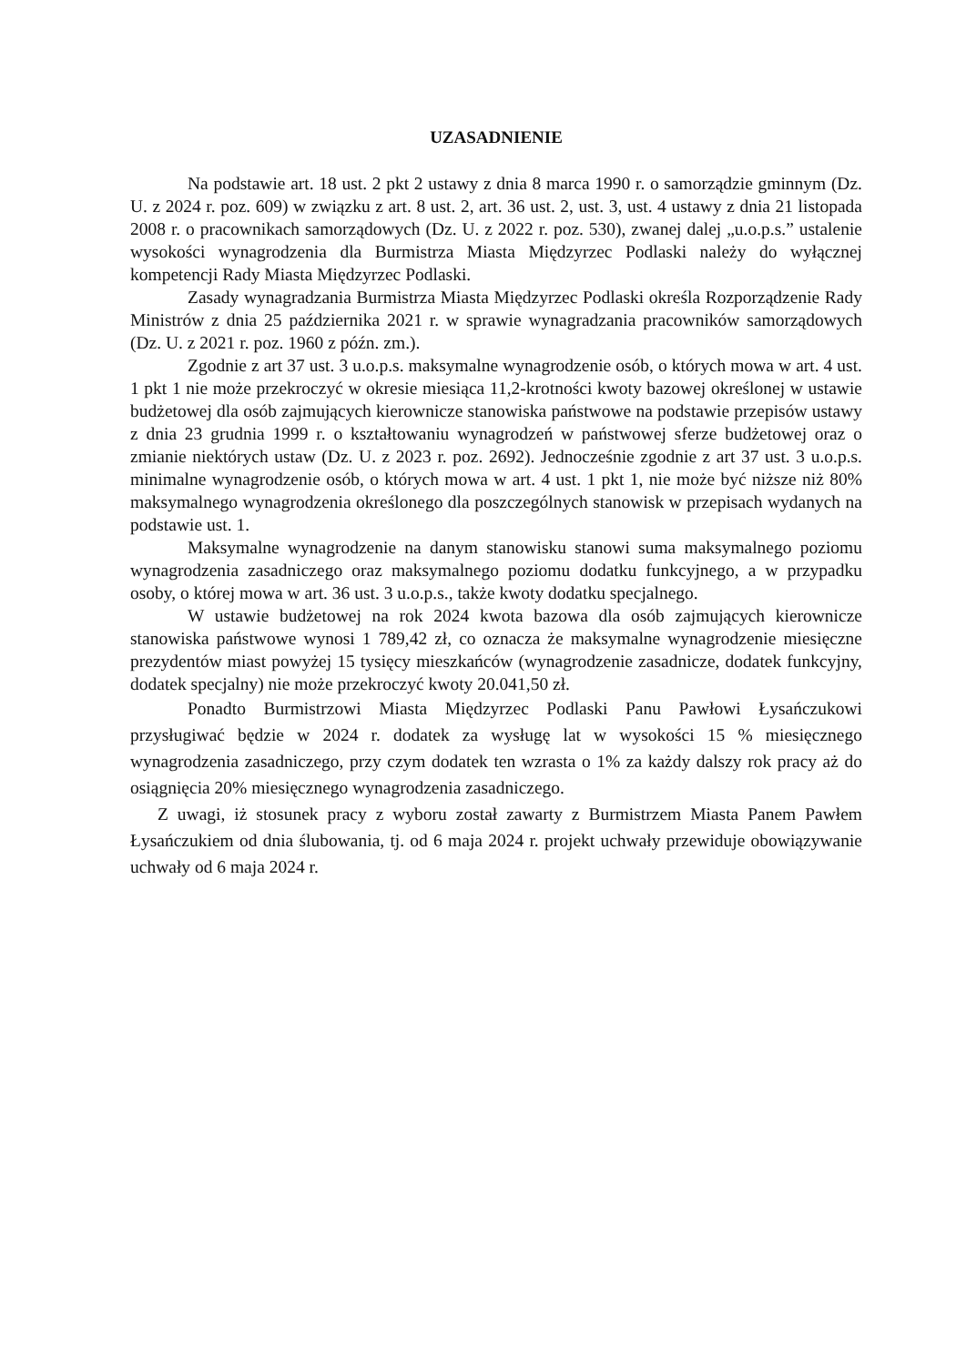UZASADNIENIE
Na podstawie art. 18 ust. 2 pkt 2 ustawy z dnia 8 marca 1990 r. o samorządzie gminnym (Dz. U. z 2024 r. poz. 609) w związku z art. 8 ust. 2, art. 36 ust. 2, ust. 3, ust. 4 ustawy z dnia 21 listopada 2008 r. o pracownikach samorządowych (Dz. U. z 2022 r. poz. 530), zwanej dalej „u.o.p.s.” ustalenie wysokości wynagrodzenia dla Burmistrza Miasta Międzyrzec Podlaski należy do wyłącznej kompetencji Rady Miasta Międzyrzec Podlaski.
Zasady wynagradzania Burmistrza Miasta Międzyrzec Podlaski określa Rozporządzenie Rady Ministrów z dnia 25 października 2021 r. w sprawie wynagradzania pracowników samorządowych (Dz. U. z 2021 r. poz. 1960 z późn. zm.).
Zgodnie z art 37 ust. 3 u.o.p.s. maksymalne wynagrodzenie osób, o których mowa w art. 4 ust. 1 pkt 1 nie może przekroczyć w okresie miesiąca 11,2-krotności kwoty bazowej określonej w ustawie budżetowej dla osób zajmujących kierownicze stanowiska państwowe na podstawie przepisów ustawy z dnia 23 grudnia 1999 r. o kształtowaniu wynagrodzeń w państwowej sferze budżetowej oraz o zmianie niektórych ustaw (Dz. U. z 2023 r. poz. 2692). Jednocześnie zgodnie z art 37 ust. 3 u.o.p.s. minimalne wynagrodzenie osób, o których mowa w art. 4 ust. 1 pkt 1, nie może być niższe niż 80% maksymalnego wynagrodzenia określonego dla poszczególnych stanowisk w przepisach wydanych na podstawie ust. 1.
Maksymalne wynagrodzenie na danym stanowisku stanowi suma maksymalnego poziomu wynagrodzenia zasadniczego oraz maksymalnego poziomu dodatku funkcyjnego, a w przypadku osoby, o której mowa w art. 36 ust. 3 u.o.p.s., także kwoty dodatku specjalnego.
W ustawie budżetowej na rok 2024 kwota bazowa dla osób zajmujących kierownicze stanowiska państwowe wynosi 1 789,42 zł, co oznacza że maksymalne wynagrodzenie miesięczne prezydentów miast powyżej 15 tysięcy mieszkańców (wynagrodzenie zasadnicze, dodatek funkcyjny, dodatek specjalny) nie może przekroczyć kwoty 20.041,50 zł.
Ponadto Burmistrzowi Miasta Międzyrzec Podlaski Panu Pawłowi Łysańczukowi przysługiwać będzie w 2024 r. dodatek za wysługę lat w wysokości 15 % miesięcznego wynagrodzenia zasadniczego, przy czym dodatek ten wzrasta o 1% za każdy dalszy rok pracy aż do osiągnięcia 20% miesięcznego wynagrodzenia zasadniczego.
Z uwagi, iż stosunek pracy z wyboru został zawarty z Burmistrzem Miasta Panem Pawłem Łysańczukiem od dnia ślubowania, tj. od 6 maja 2024 r. projekt uchwały przewiduje obowiązywanie uchwały od 6 maja 2024 r.